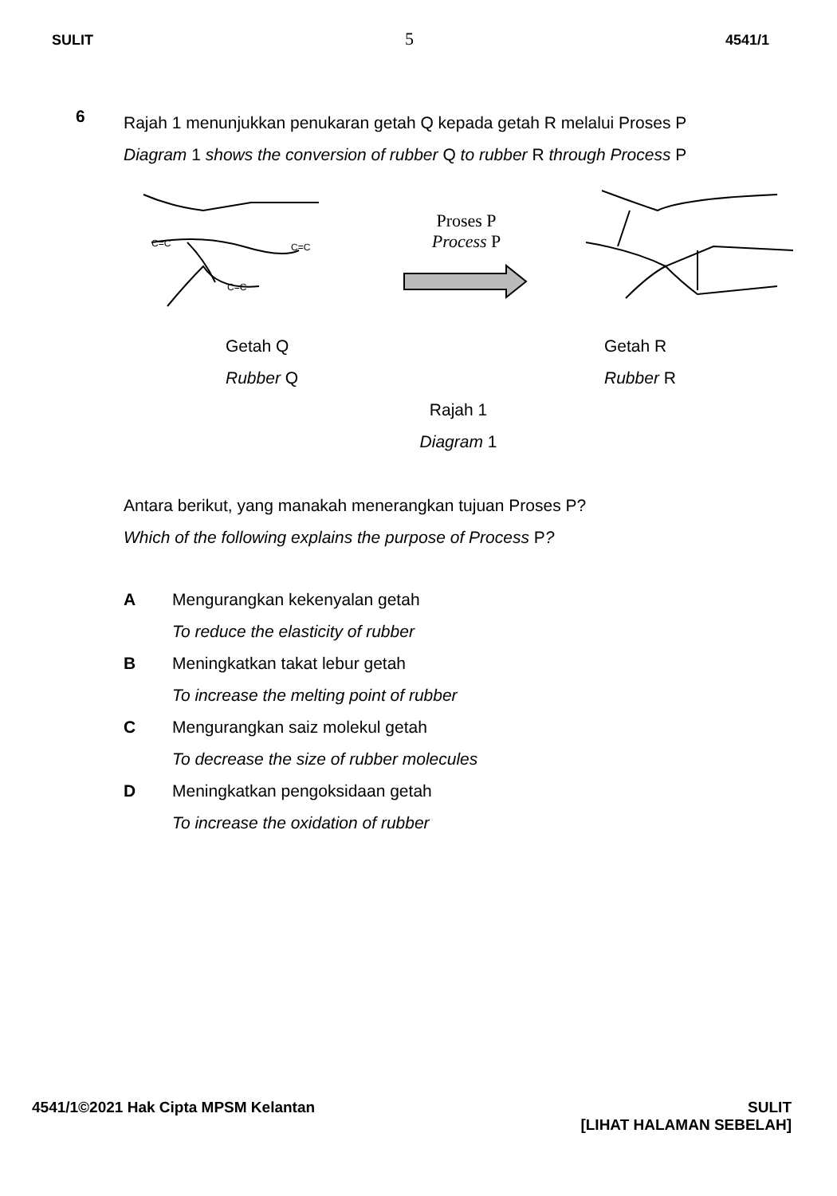SULIT 5 4541/1
6
Rajah 1 menunjukkan penukaran getah Q kepada getah R melalui Proses P
Diagram 1 shows the conversion of rubber Q to rubber R through Process P
C=C
C=C
C=C
Proses P
Process P
Getah Q
Rubber Q
Getah R
Rubber R
Rajah 1
Diagram 1
Antara berikut, yang manakah menerangkan tujuan Proses P?
Which of the following explains the purpose of Process P?
A
Mengurangkan kekenyalan getah
To reduce the elasticity of rubber
B
Meningkatkan takat lebur getah
To increase the melting point of rubber
C
Mengurangkan saiz molekul getah
To decrease the size of rubber molecules
D
Meningkatkan pengoksidaan getah
To increase the oxidation of rubber
4541/1©2021 Hak Cipta MPSM Kelantan SULIT
[LIHAT HALAMAN SEBELAH]